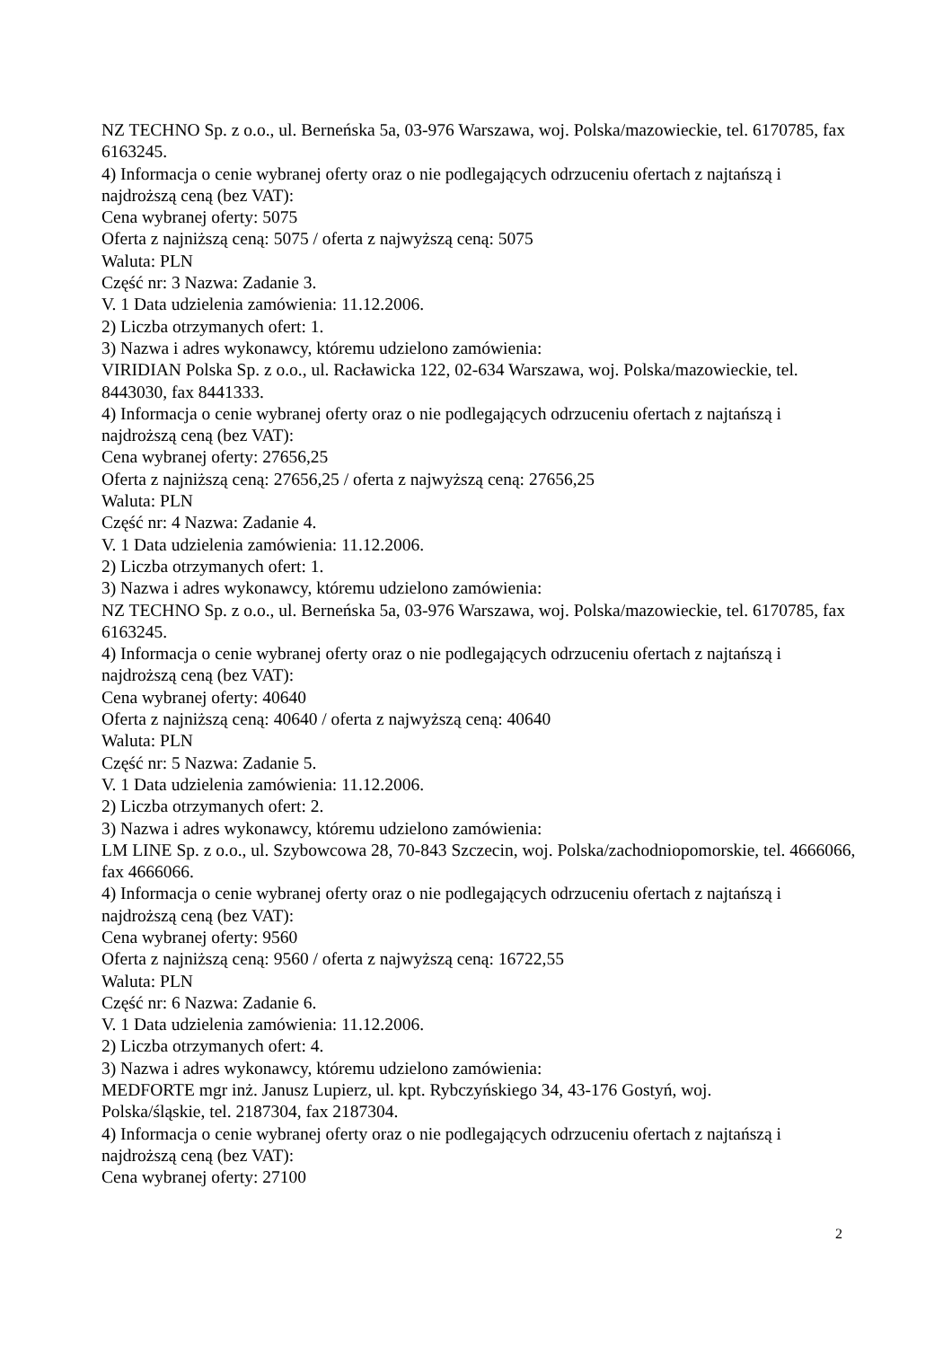NZ TECHNO Sp. z o.o., ul. Berneńska 5a, 03-976 Warszawa, woj. Polska/mazowieckie, tel. 6170785, fax 6163245.
4) Informacja o cenie wybranej oferty oraz o nie podlegających odrzuceniu ofertach z najtańszą i najdroższą ceną (bez VAT):
Cena wybranej oferty: 5075
Oferta z najniższą ceną: 5075 / oferta z najwyższą ceną: 5075
Waluta: PLN
Część nr: 3 Nazwa: Zadanie 3.
V. 1 Data udzielenia zamówienia: 11.12.2006.
2) Liczba otrzymanych ofert: 1.
3) Nazwa i adres wykonawcy, któremu udzielono zamówienia:
VIRIDIAN Polska Sp. z o.o., ul. Racławicka 122, 02-634 Warszawa, woj. Polska/mazowieckie, tel. 8443030, fax 8441333.
4) Informacja o cenie wybranej oferty oraz o nie podlegających odrzuceniu ofertach z najtańszą i najdroższą ceną (bez VAT):
Cena wybranej oferty: 27656,25
Oferta z najniższą ceną: 27656,25 / oferta z najwyższą ceną: 27656,25
Waluta: PLN
Część nr: 4 Nazwa: Zadanie 4.
V. 1 Data udzielenia zamówienia: 11.12.2006.
2) Liczba otrzymanych ofert: 1.
3) Nazwa i adres wykonawcy, któremu udzielono zamówienia:
NZ TECHNO Sp. z o.o., ul. Berneńska 5a, 03-976 Warszawa, woj. Polska/mazowieckie, tel. 6170785, fax 6163245.
4) Informacja o cenie wybranej oferty oraz o nie podlegających odrzuceniu ofertach z najtańszą i najdroższą ceną (bez VAT):
Cena wybranej oferty: 40640
Oferta z najniższą ceną: 40640 / oferta z najwyższą ceną: 40640
Waluta: PLN
Część nr: 5 Nazwa: Zadanie 5.
V. 1 Data udzielenia zamówienia: 11.12.2006.
2) Liczba otrzymanych ofert: 2.
3) Nazwa i adres wykonawcy, któremu udzielono zamówienia:
LM LINE Sp. z o.o., ul. Szybowcowa 28, 70-843 Szczecin, woj. Polska/zachodniopomorskie, tel. 4666066, fax 4666066.
4) Informacja o cenie wybranej oferty oraz o nie podlegających odrzuceniu ofertach z najtańszą i najdroższą ceną (bez VAT):
Cena wybranej oferty: 9560
Oferta z najniższą ceną: 9560 / oferta z najwyższą ceną: 16722,55
Waluta: PLN
Część nr: 6 Nazwa: Zadanie 6.
V. 1 Data udzielenia zamówienia: 11.12.2006.
2) Liczba otrzymanych ofert: 4.
3) Nazwa i adres wykonawcy, któremu udzielono zamówienia:
MEDFORTE mgr inż. Janusz Lupierz, ul. kpt. Rybczyńskiego 34, 43-176 Gostyń, woj.
Polska/śląskie, tel. 2187304, fax 2187304.
4) Informacja o cenie wybranej oferty oraz o nie podlegających odrzuceniu ofertach z najtańszą i najdroższą ceną (bez VAT):
Cena wybranej oferty: 27100
2